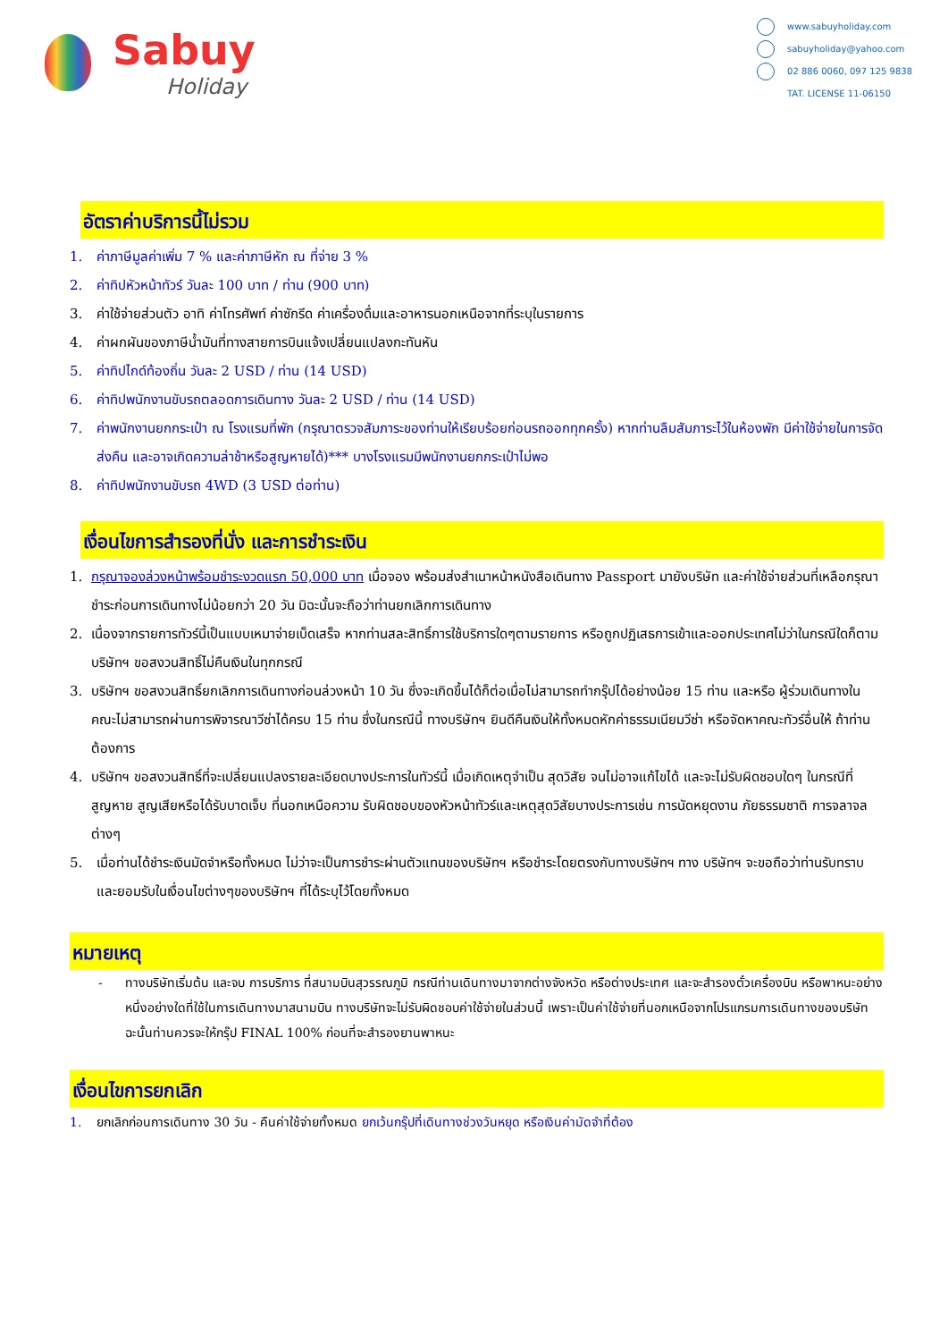Sabuy
Holiday
www.sabuyholiday.com
sabuyholiday@yahoo.com
02 886 0060, 097 125 9838
TAT. LICENSE 11-06150
อัตราค่าบริการนี้ไม่รวม
1. ค่าภาษีมูลค่าเพิ่ม 7 % และค่าภาษีหัก ณ ที่จ่าย 3 %
2. ค่าทิปหัวหน้าทัวร์ วันละ 100 บาท / ท่าน (900 บาท)
3. ค่าใช้จ่ายส่วนตัว อาทิ ค่าโทรศัพท์ ค่าซักรีด ค่าเครื่องดื่มและอาหารนอกเหนือจากที่ระบุในรายการ
4. ค่าผกผันของภาษีน้ำมันที่ทางสายการบินแจ้งเปลี่ยนแปลงกะทันหัน
5. ค่าทิปไกด์ท้องถิ่น วันละ 2 USD / ท่าน (14 USD)
6. ค่าทิปพนักงานขับรถตลอดการเดินทาง วันละ 2 USD / ท่าน (14 USD)
7. ค่าพนักงานยกกระเป๋า ณ โรงแรมที่พัก (กรุณาตรวจสัมภาระของท่านให้เรียบร้อยก่อนรถออกทุกครั้ง) หากท่านลืมสัมภาระไว้ในห้องพัก มีค่าใช้จ่ายในการจัดส่งคืน และอาจเกิดความล่าช้าหรือสูญหายได้)*** บางโรงแรมมีพนักงานยกกระเป๋าไม่พอ
8. ค่าทิปพนักงานขับรถ 4WD (3 USD ต่อท่าน)
เงื่อนไขการสำรองที่นั่ง และการชำระเงิน
1. กรุณาจองล่วงหน้าพร้อมชำระงวดแรก 50,000 บาท เมื่อจอง พร้อมส่งสำเนาหน้าหนังสือเดินทาง Passport มายังบริษัท และค่าใช้จ่ายส่วนที่เหลือกรุณาชำระก่อนการเดินทางไม่น้อยกว่า 20 วัน มิฉะนั้นจะถือว่าท่านยกเลิกการเดินทาง
2. เนื่องจากรายการทัวร์นี้เป็นแบบเหมาจ่ายเบ็ดเสร็จ หากท่านสละสิทธิ์การใช้บริการใดๆตามรายการ หรือถูกปฏิเสธการเข้าและออกประเทศไม่ว่าในกรณีใดก็ตาม บริษัทฯ ขอสงวนสิทธิ์ไม่คืนเงินในทุกกรณี
3. บริษัทฯ ขอสงวนสิทธิ์ยกเลิกการเดินทางก่อนล่วงหน้า 10 วัน ซึ่งจะเกิดขึ้นได้ก็ต่อเมื่อไม่สามารถทำกรุ๊ปได้อย่างน้อย 15 ท่าน และหรือ ผู้ร่วมเดินทางในคณะไม่สามารถผ่านการพิจารณาวีซ่าได้ครบ 15 ท่าน ซึ่งในกรณีนี้ ทางบริษัทฯ ยินดีคืนเงินให้ทั้งหมดหักค่าธรรมเนียมวีซ่า หรือจัดหาคณะทัวร์อื่นให้ ถ้าท่านต้องการ
4. บริษัทฯ ขอสงวนสิทธิ์ที่จะเปลี่ยนแปลงรายละเอียดบางประการในทัวร์นี้ เมื่อเกิดเหตุจำเป็น สุดวิสัย จนไม่อาจแก้ไขได้ และจะไม่รับผิดชอบใดๆ ในกรณีที่สูญหาย สูญเสียหรือได้รับบาดเจ็บ ที่นอกเหนือความ รับผิดชอบของหัวหน้าทัวร์และเหตุสุดวิสัยบางประการเช่น การนัดหยุดงาน ภัยธรรมชาติ การจลาจล ต่างๆ
5. เมื่อท่านได้ชำระเงินมัดจำหรือทั้งหมด ไม่ว่าจะเป็นการชำระผ่านตัวแทนของบริษัทฯ หรือชำระโดยตรงกับทางบริษัทฯ ทาง บริษัทฯ จะขอถือว่าท่านรับทราบและยอมรับในเงื่อนไขต่างๆของบริษัทฯ ที่ได้ระบุไว้โดยทั้งหมด
หมายเหตุ
- ทางบริษัทเริ่มต้น และจบ การบริการ ที่สนามบินสุวรรณภูมิ กรณีท่านเดินทางมาจากต่างจังหวัด หรือต่างประเทศ และจะสำรองตั๋วเครื่องบิน หรือพาหนะอย่างหนึ่งอย่างใดที่ใช้ในการเดินทางมาสนามบิน ทางบริษัทจะไม่รับผิดชอบค่าใช้จ่ายในส่วนนี้ เพราะเป็นค่าใช้จ่ายที่นอกเหนือจากโปรแกรมการเดินทางของบริษัท ฉะนั้นท่านควรจะให้กรุ๊ป FINAL 100% ก่อนที่จะสำรองยานพาหนะ
เงื่อนไขการยกเลิก
1. ยกเลิกก่อนการเดินทาง 30 วัน - คืนค่าใช้จ่ายทั้งหมด ยกเว้นกรุ๊ปที่เดินทางช่วงวันหยุด หรือเงินค่ามัดจำที่ต้อง